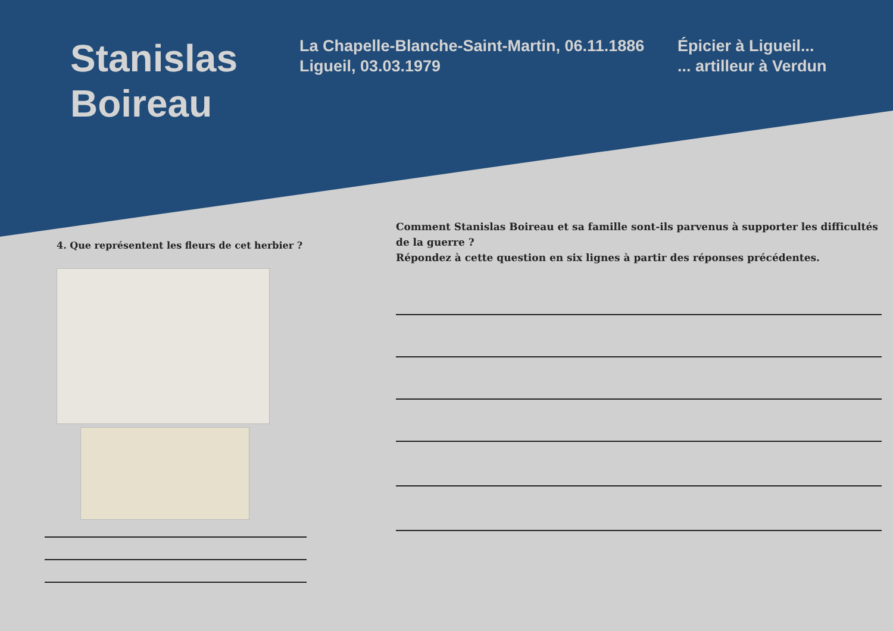Stanislas
Boireau
La Chapelle-Blanche-Saint-Martin, 06.11.1886
Ligueil, 03.03.1979
Épicier à Ligueil...
... artilleur à Verdun
4. Que représentent les fleurs de cet herbier ?
Comment Stanislas Boireau et sa famille sont-ils parvenus à supporter les difficultés de la guerre ?
Répondez à cette question en six lignes à partir des réponses précédentes.